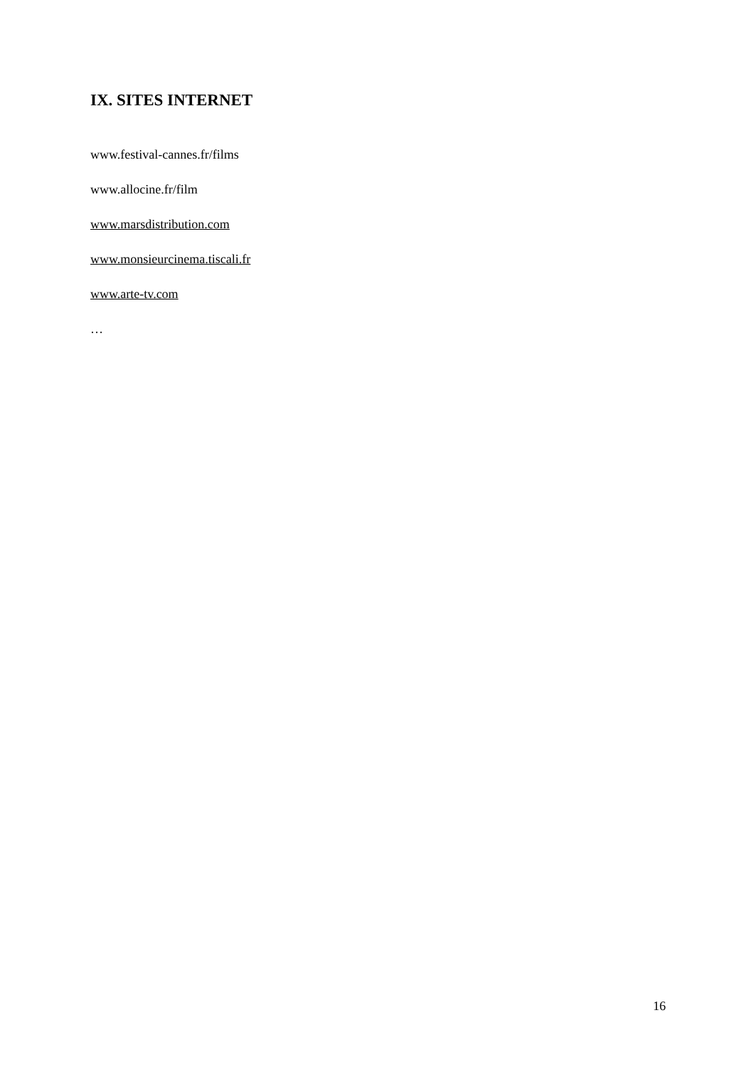IX. SITES INTERNET
www.festival-cannes.fr/films
www.allocine.fr/film
www.marsdistribution.com
www.monsieurcinema.tiscali.fr
www.arte-tv.com
…
16